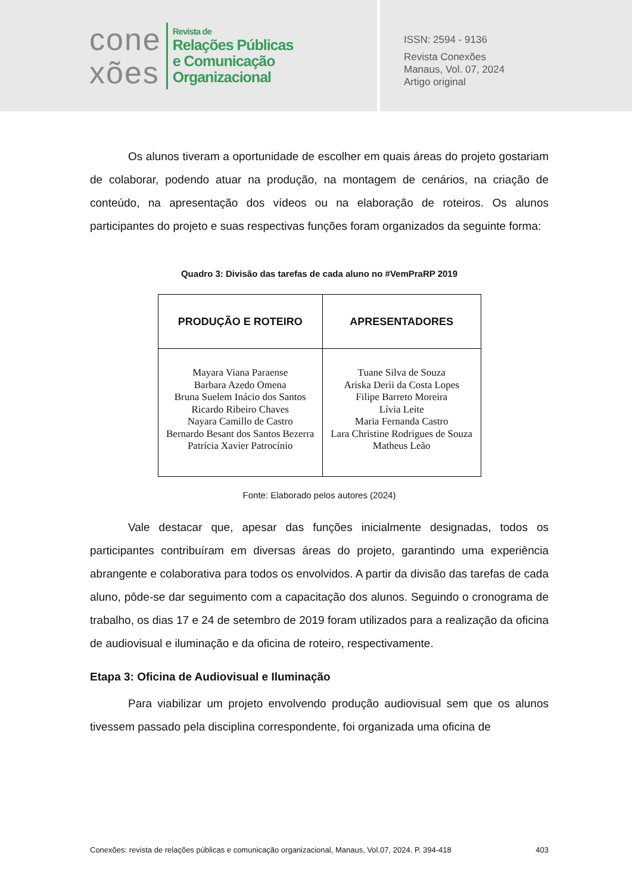cone
xões
Revista de
Relações Públicas
e Comunicação
Organizacional
ISSN: 2594 - 9136
Revista Conexões
Manaus, Vol. 07, 2024
Artigo original
Os alunos tiveram a oportunidade de escolher em quais áreas do projeto gostariam de colaborar, podendo atuar na produção, na montagem de cenários, na criação de conteúdo, na apresentação dos vídeos ou na elaboração de roteiros. Os alunos participantes do projeto e suas respectivas funções foram organizados da seguinte forma:
Quadro 3: Divisão das tarefas de cada aluno no #VemPraRP 2019
| PRODUÇÃO E ROTEIRO | APRESENTADORES |
| --- | --- |
| Mayara Viana Paraense Barbara Azedo Omena Bruna Suelem Inácio dos Santos Ricardo Ribeiro Chaves Nayara Camillo de Castro Bernardo Besant dos Santos Bezerra Patrícia Xavier Patrocínio | Tuane Silva de Souza Ariska Derìi da Costa Lopes Filipe Barreto Moreira Lívia Leite Maria Fernanda Castro Lara Christine Rodrigues de Souza Matheus Leão |
Fonte: Elaborado pelos autores (2024)
Vale destacar que, apesar das funções inicialmente designadas, todos os participantes contribuíram em diversas áreas do projeto, garantindo uma experiência abrangente e colaborativa para todos os envolvidos. A partir da divisão das tarefas de cada aluno, pôde-se dar seguimento com a capacitação dos alunos. Seguindo o cronograma de trabalho, os dias 17 e 24 de setembro de 2019 foram utilizados para a realização da oficina de audiovisual e iluminação e da oficina de roteiro, respectivamente.
Etapa 3: Oficina de Audiovisual e Iluminação
Para viabilizar um projeto envolvendo produção audiovisual sem que os alunos tivessem passado pela disciplina correspondente, foi organizada uma oficina de
Conexões: revista de relações públicas e comunicação organizacional, Manaus, Vol.07, 2024. P. 394-418 403